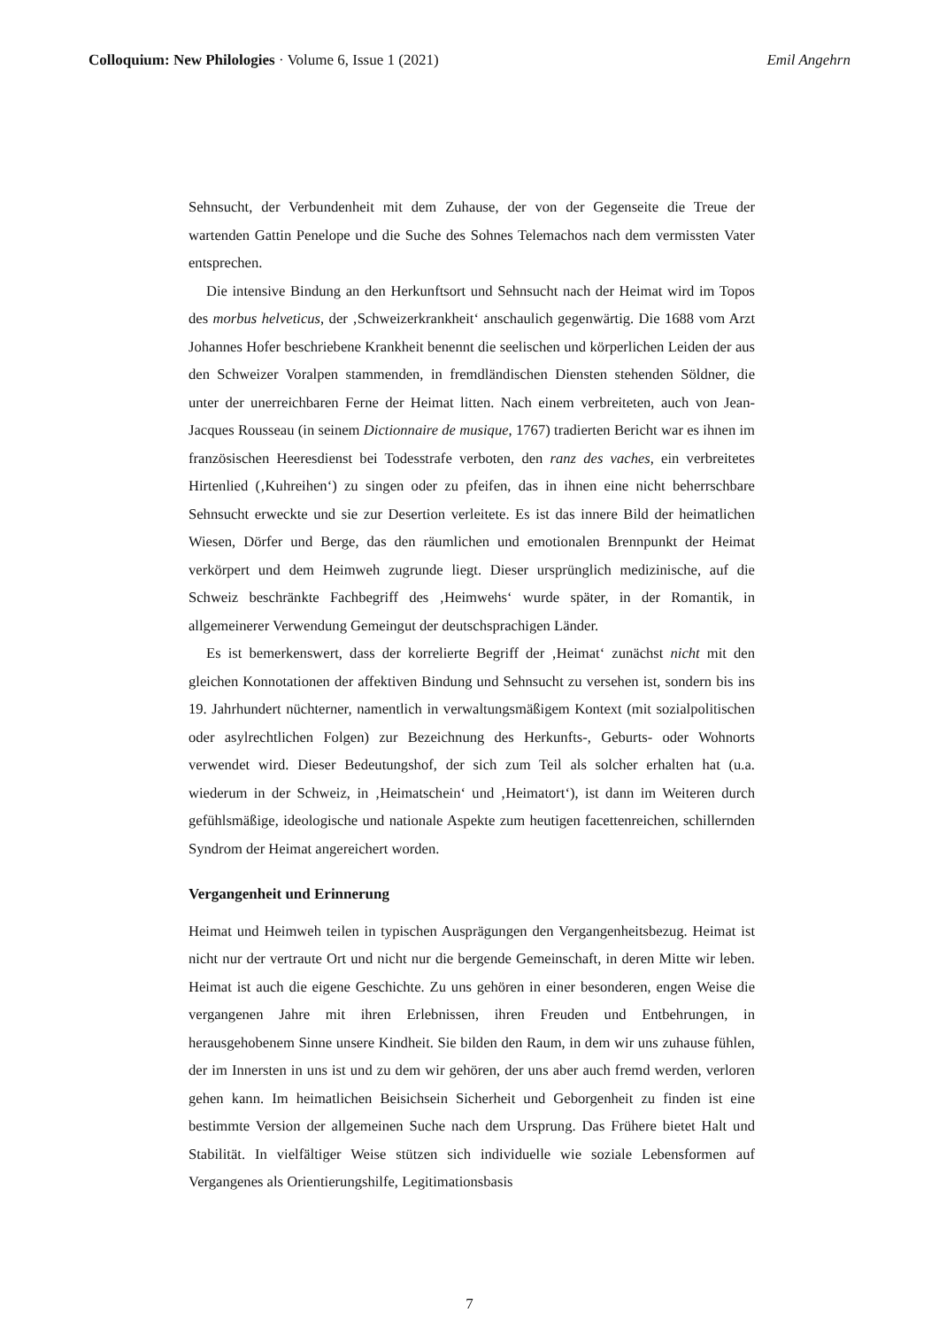Colloquium: New Philologies · Volume 6, Issue 1 (2021) Emil Angehrn
Sehnsucht, der Verbundenheit mit dem Zuhause, der von der Gegenseite die Treue der wartenden Gattin Penelope und die Suche des Sohnes Telemachos nach dem vermissten Vater entsprechen.
Die intensive Bindung an den Herkunftsort und Sehnsucht nach der Heimat wird im Topos des morbus helveticus, der ‚Schweizerkrankheit‘ anschaulich gegenwärtig. Die 1688 vom Arzt Johannes Hofer beschriebene Krankheit benennt die seelischen und körperlichen Leiden der aus den Schweizer Voralpen stammenden, in fremdländischen Diensten stehenden Söldner, die unter der unerreichbaren Ferne der Heimat litten. Nach einem verbreiteten, auch von Jean-Jacques Rousseau (in seinem Dictionnaire de musique, 1767) tradierten Bericht war es ihnen im französischen Heeresdienst bei Todesstrafe verboten, den ranz des vaches, ein verbreitetes Hirtenlied (‚Kuhreihen‘) zu singen oder zu pfeifen, das in ihnen eine nicht beherrschbare Sehnsucht erweckte und sie zur Desertion verleitete. Es ist das innere Bild der heimatlichen Wiesen, Dörfer und Berge, das den räumlichen und emotionalen Brennpunkt der Heimat verkörpert und dem Heimweh zugrunde liegt. Dieser ursprünglich medizinische, auf die Schweiz beschränkte Fachbegriff des ‚Heimwehs‘ wurde später, in der Romantik, in allgemeinerer Verwendung Gemeingut der deutschsprachigen Länder.
Es ist bemerkenswert, dass der korrelierte Begriff der ‚Heimat‘ zunächst nicht mit den gleichen Konnotationen der affektiven Bindung und Sehnsucht zu versehen ist, sondern bis ins 19. Jahrhundert nüchterner, namentlich in verwaltungsmäßigem Kontext (mit sozialpolitischen oder asylrechtlichen Folgen) zur Bezeichnung des Herkunfts-, Geburts- oder Wohnorts verwendet wird. Dieser Bedeutungshof, der sich zum Teil als solcher erhalten hat (u.a. wiederum in der Schweiz, in ‚Heimatschein‘ und ‚Heimatort‘), ist dann im Weiteren durch gefühlsmäßige, ideologische und nationale Aspekte zum heutigen facettenreichen, schillernden Syndrom der Heimat angereichert worden.
Vergangenheit und Erinnerung
Heimat und Heimweh teilen in typischen Ausprägungen den Vergangenheitsbezug. Heimat ist nicht nur der vertraute Ort und nicht nur die bergende Gemeinschaft, in deren Mitte wir leben. Heimat ist auch die eigene Geschichte. Zu uns gehören in einer besonderen, engen Weise die vergangenen Jahre mit ihren Erlebnissen, ihren Freuden und Entbehrungen, in herausgehobenem Sinne unsere Kindheit. Sie bilden den Raum, in dem wir uns zuhause fühlen, der im Innersten in uns ist und zu dem wir gehören, der uns aber auch fremd werden, verloren gehen kann. Im heimatlichen Beisichsein Sicherheit und Geborgenheit zu finden ist eine bestimmte Version der allgemeinen Suche nach dem Ursprung. Das Frühere bietet Halt und Stabilität. In vielfältiger Weise stützen sich individuelle wie soziale Lebensformen auf Vergangenes als Orientierungshilfe, Legitimationsbasis
7